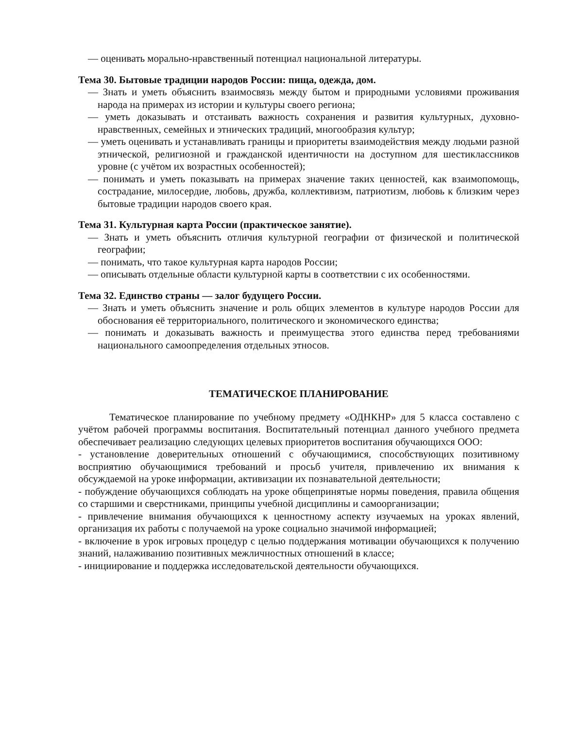— оценивать морально-нравственный потенциал национальной литературы.
Тема 30. Бытовые традиции народов России: пища, одежда, дом.
— Знать и уметь объяснить взаимосвязь между бытом и природными условиями проживания народа на примерах из истории и культуры своего региона;
— уметь доказывать и отстаивать важность сохранения и развития культурных, духовно-нравственных, семейных и этнических традиций, многообразия культур;
— уметь оценивать и устанавливать границы и приоритеты взаимодействия между людьми разной этнической, религиозной и гражданской идентичности на доступном для шестиклассников уровне (с учётом их возрастных особенностей);
— понимать и уметь показывать на примерах значение таких ценностей, как взаимопомощь, сострадание, милосердие, любовь, дружба, коллективизм, патриотизм, любовь к близким через бытовые традиции народов своего края.
Тема 31. Культурная карта России (практическое занятие).
— Знать и уметь объяснить отличия культурной географии от физической и политической географии;
— понимать, что такое культурная карта народов России;
— описывать отдельные области культурной карты в соответствии с их особенностями.
Тема 32. Единство страны — залог будущего России.
— Знать и уметь объяснить значение и роль общих элементов в культуре народов России для обоснования её территориального, политического и экономического единства;
— понимать и доказывать важность и преимущества этого единства перед требованиями национального самоопределения отдельных этносов.
ТЕМАТИЧЕСКОЕ ПЛАНИРОВАНИЕ
Тематическое планирование по учебному предмету «ОДНКНР» для 5 класса составлено с учётом рабочей программы воспитания. Воспитательный потенциал данного учебного предмета обеспечивает реализацию следующих целевых приоритетов воспитания обучающихся ООО:
- установление доверительных отношений с обучающимися, способствующих позитивному восприятию обучающимися требований и просьб учителя, привлечению их внимания к обсуждаемой на уроке информации, активизации их познавательной деятельности;
- побуждение обучающихся соблюдать на уроке общепринятые нормы поведения, правила общения со старшими и сверстниками, принципы учебной дисциплины и самоорганизации;
- привлечение внимания обучающихся к ценностному аспекту изучаемых на уроках явлений, организация их работы с получаемой на уроке социально значимой информацией;
- включение в урок игровых процедур с целью поддержания мотивации обучающихся к получению знаний, налаживанию позитивных межличностных отношений в классе;
- инициирование и поддержка исследовательской деятельности обучающихся.